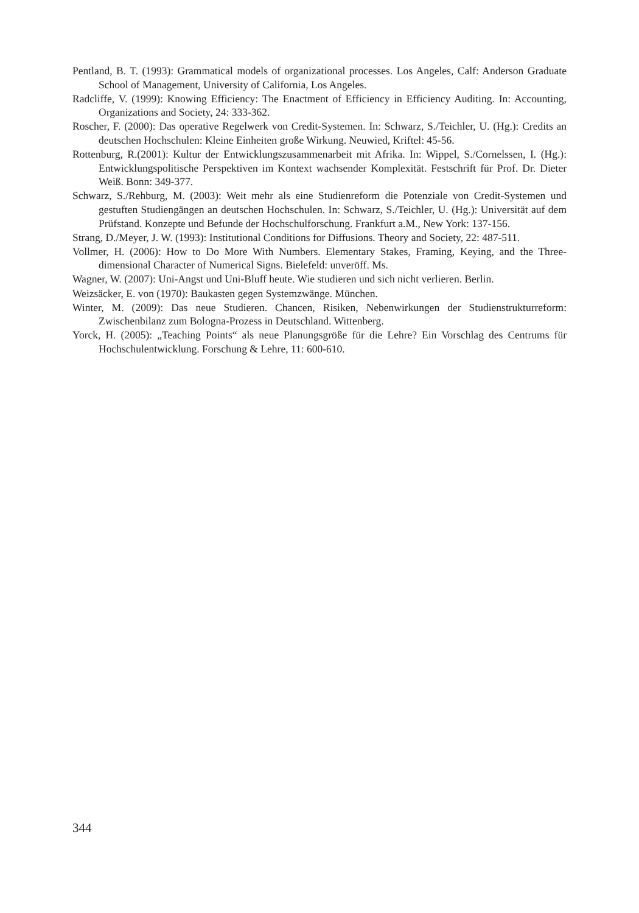Pentland, B. T. (1993): Grammatical models of organizational processes. Los Angeles, Calf: Anderson Graduate School of Management, University of California, Los Angeles.
Radcliffe, V. (1999): Knowing Efficiency: The Enactment of Efficiency in Efficiency Auditing. In: Accounting, Organizations and Society, 24: 333-362.
Roscher, F. (2000): Das operative Regelwerk von Credit-Systemen. In: Schwarz, S./Teichler, U. (Hg.): Credits an deutschen Hochschulen: Kleine Einheiten große Wirkung. Neuwied, Kriftel: 45-56.
Rottenburg, R.(2001): Kultur der Entwicklungszusammenarbeit mit Afrika. In: Wippel, S./Cornelssen, I. (Hg.): Entwicklungspolitische Perspektiven im Kontext wachsender Komplexität. Festschrift für Prof. Dr. Dieter Weiß. Bonn: 349-377.
Schwarz, S./Rehburg, M. (2003): Weit mehr als eine Studienreform die Potenziale von Credit-Systemen und gestuften Studiengängen an deutschen Hochschulen. In: Schwarz, S./Teichler, U. (Hg.): Universität auf dem Prüfstand. Konzepte und Befunde der Hochschulforschung. Frankfurt a.M., New York: 137-156.
Strang, D./Meyer, J. W. (1993): Institutional Conditions for Diffusions. Theory and Society, 22: 487-511.
Vollmer, H. (2006): How to Do More With Numbers. Elementary Stakes, Framing, Keying, and the Three-dimensional Character of Numerical Signs. Bielefeld: unveröff. Ms.
Wagner, W. (2007): Uni-Angst und Uni-Bluff heute. Wie studieren und sich nicht verlieren. Berlin.
Weizsäcker, E. von (1970): Baukasten gegen Systemzwänge. München.
Winter, M. (2009): Das neue Studieren. Chancen, Risiken, Nebenwirkungen der Studienstrukturreform: Zwischenbilanz zum Bologna-Prozess in Deutschland. Wittenberg.
Yorck, H. (2005): „Teaching Points“ als neue Planungsgröße für die Lehre? Ein Vorschlag des Centrums für Hochschulentwicklung. Forschung & Lehre, 11: 600-610.
344